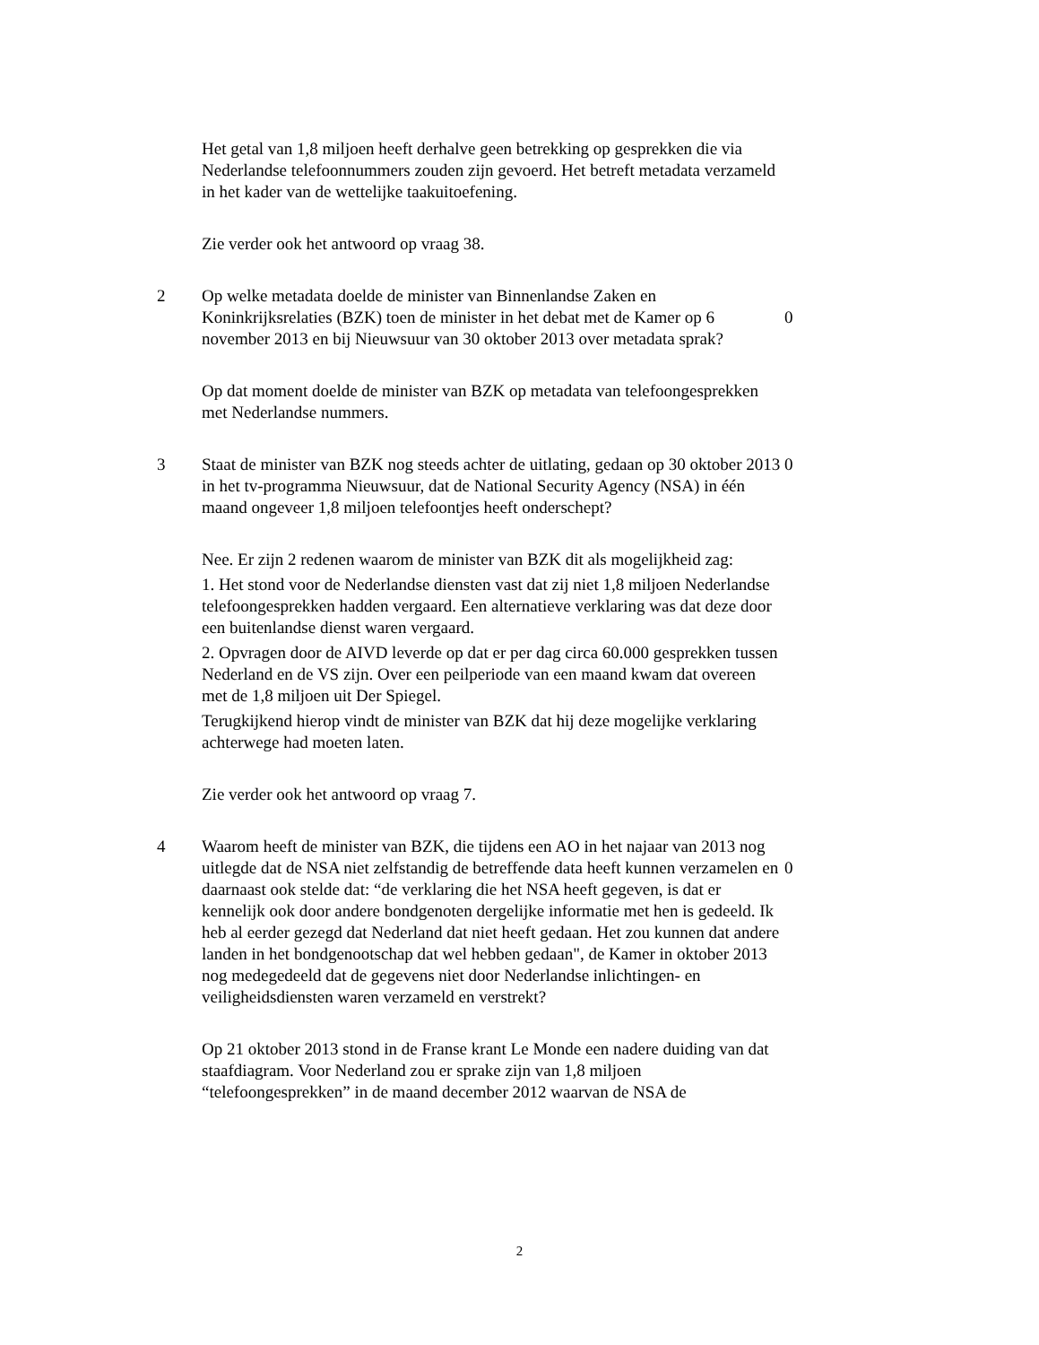Het getal van 1,8 miljoen heeft derhalve geen betrekking op gesprekken die via Nederlandse telefoonnummers zouden zijn gevoerd. Het betreft metadata verzameld in het kader van de wettelijke taakuitoefening.
Zie verder ook het antwoord op vraag 38.
2 Op welke metadata doelde de minister van Binnenlandse Zaken en Koninkrijksrelaties (BZK) toen de minister in het debat met de Kamer op 6 november 2013 en bij Nieuwsuur van 30 oktober 2013 over metadata sprak?
0
Op dat moment doelde de minister van BZK op metadata van telefoongesprekken met Nederlandse nummers.
3 Staat de minister van BZK nog steeds achter de uitlating, gedaan op 30 oktober 2013 in het tv-programma Nieuwsuur, dat de National Security Agency (NSA) in één maand ongeveer 1,8 miljoen telefoontjes heeft onderschept?
0
Nee. Er zijn 2 redenen waarom de minister van BZK dit als mogelijkheid zag:
1. Het stond voor de Nederlandse diensten vast dat zij niet 1,8 miljoen Nederlandse telefoongesprekken hadden vergaard. Een alternatieve verklaring was dat deze door een buitenlandse dienst waren vergaard.
2. Opvragen door de AIVD leverde op dat er per dag circa 60.000 gesprekken tussen Nederland en de VS zijn. Over een peilperiode van een maand kwam dat overeen met de 1,8 miljoen uit Der Spiegel.
Terugkijkend hierop vindt de minister van BZK dat hij deze mogelijke verklaring achterwege had moeten laten.
Zie verder ook het antwoord op vraag 7.
4 Waarom heeft de minister van BZK, die tijdens een AO in het najaar van 2013 nog uitlegde dat de NSA niet zelfstandig de betreffende data heeft kunnen verzamelen en daarnaast ook stelde dat: “de verklaring die het NSA heeft gegeven, is dat er kennelijk ook door andere bondgenoten dergelijke informatie met hen is gedeeld. Ik heb al eerder gezegd dat Nederland dat niet heeft gedaan. Het zou kunnen dat andere landen in het bondgenootschap dat wel hebben gedaan", de Kamer in oktober 2013 nog medegedeeld dat de gegevens niet door Nederlandse inlichtingen- en veiligheidsdiensten waren verzameld en verstrekt?
0
Op 21 oktober 2013 stond in de Franse krant Le Monde een nadere duiding van dat staafdiagram. Voor Nederland zou er sprake zijn van 1,8 miljoen “telefoongesprekken” in de maand december 2012 waarvan de NSA de
2